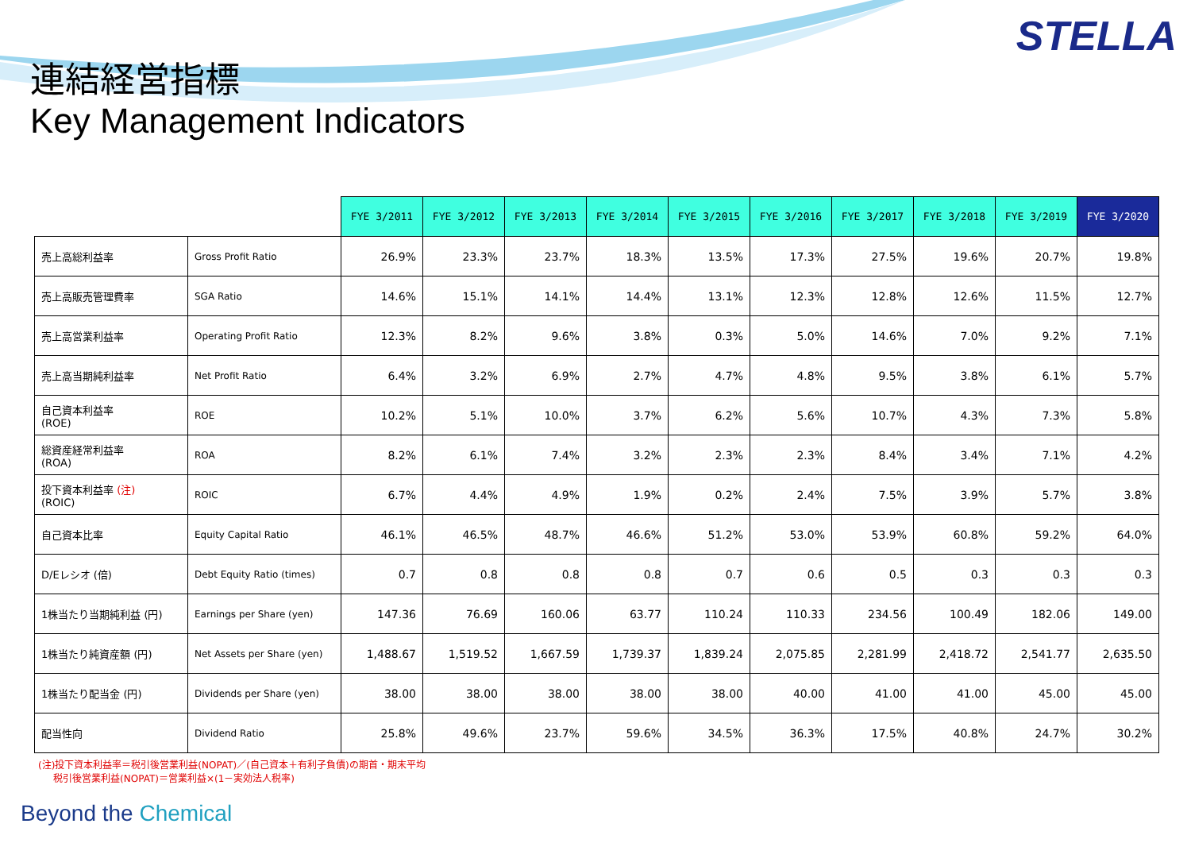STELLA
連結経営指標
Key Management Indicators
| | | FYE 3/2011 | FYE 3/2012 | FYE 3/2013 | FYE 3/2014 | FYE 3/2015 | FYE 3/2016 | FYE 3/2017 | FYE 3/2018 | FYE 3/2019 | FYE 3/2020 |
| --- | --- | --- | --- | --- | --- | --- | --- | --- | --- | --- | --- |
| 売上高総利益率 | Gross Profit Ratio | 26.9% | 23.3% | 23.7% | 18.3% | 13.5% | 17.3% | 27.5% | 19.6% | 20.7% | 19.8% |
| 売上高販売管理費率 | SGA Ratio | 14.6% | 15.1% | 14.1% | 14.4% | 13.1% | 12.3% | 12.8% | 12.6% | 11.5% | 12.7% |
| 売上高営業利益率 | Operating Profit Ratio | 12.3% | 8.2% | 9.6% | 3.8% | 0.3% | 5.0% | 14.6% | 7.0% | 9.2% | 7.1% |
| 売上高当期純利益率 | Net Profit Ratio | 6.4% | 3.2% | 6.9% | 2.7% | 4.7% | 4.8% | 9.5% | 3.8% | 6.1% | 5.7% |
| 自己資本利益率 (ROE) | ROE | 10.2% | 5.1% | 10.0% | 3.7% | 6.2% | 5.6% | 10.7% | 4.3% | 7.3% | 5.8% |
| 総資産経常利益率 (ROA) | ROA | 8.2% | 6.1% | 7.4% | 3.2% | 2.3% | 2.3% | 8.4% | 3.4% | 7.1% | 4.2% |
| 投下資本利益率 (注) (ROIC) | ROIC | 6.7% | 4.4% | 4.9% | 1.9% | 0.2% | 2.4% | 7.5% | 3.9% | 5.7% | 3.8% |
| 自己資本比率 | Equity Capital Ratio | 46.1% | 46.5% | 48.7% | 46.6% | 51.2% | 53.0% | 53.9% | 60.8% | 59.2% | 64.0% |
| D/Eレシオ (倍) | Debt Equity Ratio (times) | 0.7 | 0.8 | 0.8 | 0.8 | 0.7 | 0.6 | 0.5 | 0.3 | 0.3 | 0.3 |
| 1株当たり当期純利益 (円) | Earnings per Share (yen) | 147.36 | 76.69 | 160.06 | 63.77 | 110.24 | 110.33 | 234.56 | 100.49 | 182.06 | 149.00 |
| 1株当たり純資産額 (円) | Net Assets per Share (yen) | 1,488.67 | 1,519.52 | 1,667.59 | 1,739.37 | 1,839.24 | 2,075.85 | 2,281.99 | 2,418.72 | 2,541.77 | 2,635.50 |
| 1株当たり配当金 (円) | Dividends per Share (yen) | 38.00 | 38.00 | 38.00 | 38.00 | 38.00 | 40.00 | 41.00 | 41.00 | 45.00 | 45.00 |
| 配当性向 | Dividend Ratio | 25.8% | 49.6% | 23.7% | 59.6% | 34.5% | 36.3% | 17.5% | 40.8% | 24.7% | 30.2% |
(注)投下資本利益率＝税引後営業利益(NOPAT)／(自己資本＋有利子負債)の期首・期末平均
税引後営業利益(NOPAT)＝営業利益×(1－実効法人税率)
Beyond the Chemical